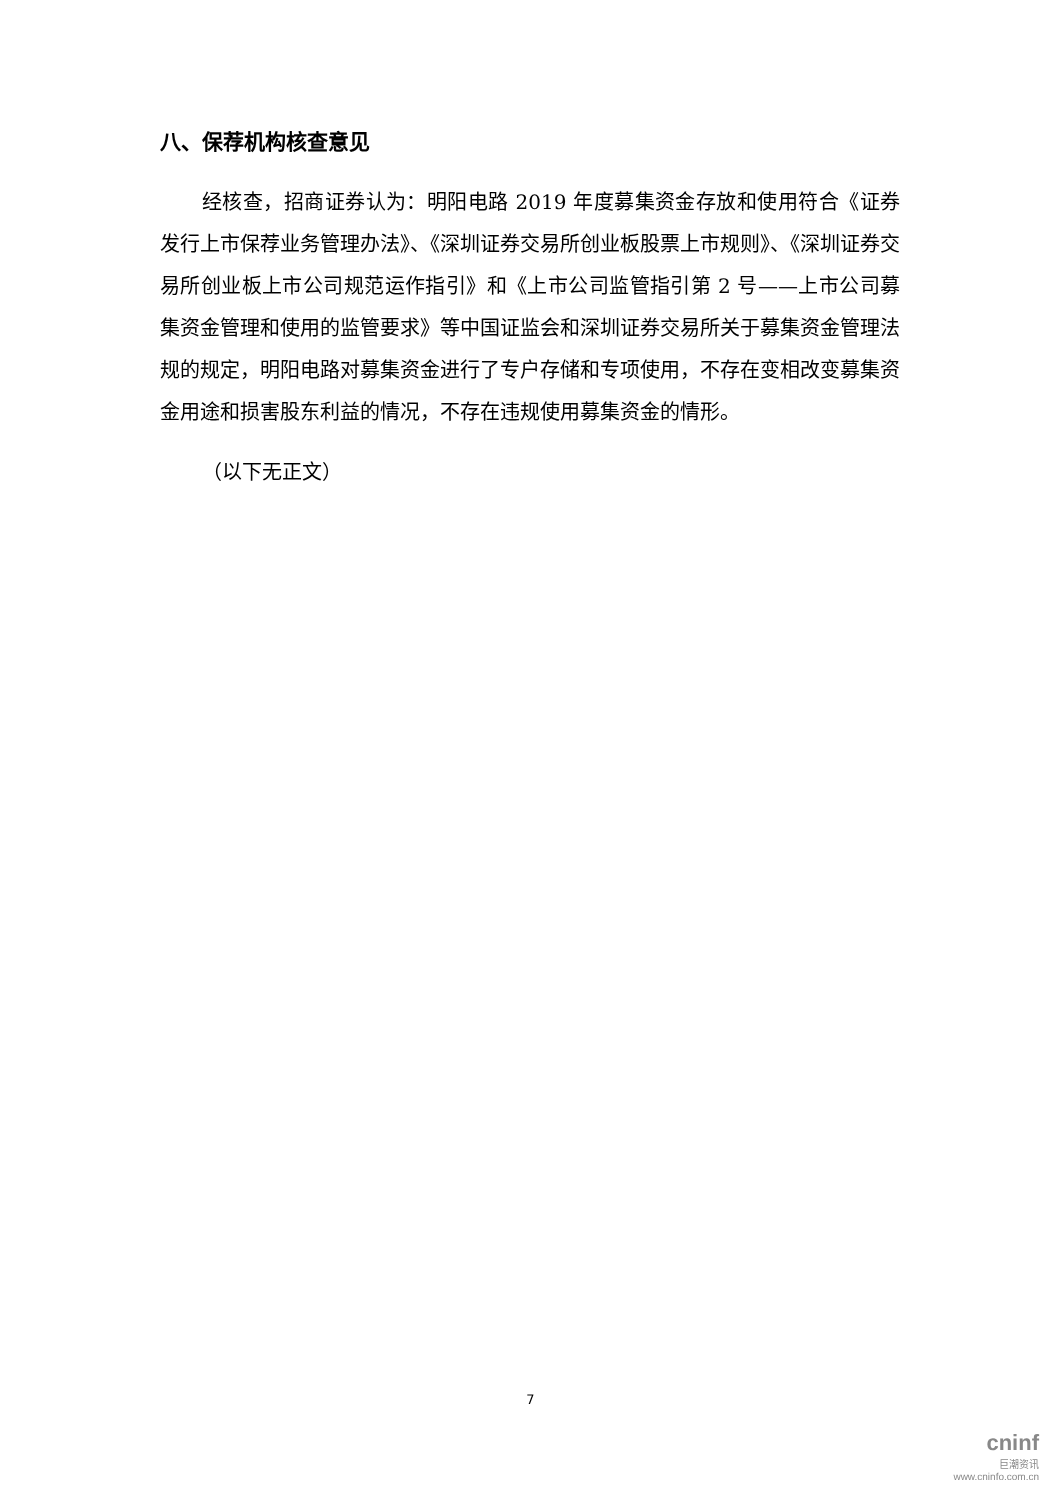八、保荐机构核查意见
经核查，招商证券认为：明阳电路 2019 年度募集资金存放和使用符合《证券发行上市保荐业务管理办法》、《深圳证券交易所创业板股票上市规则》、《深圳证券交易所创业板上市公司规范运作指引》和《上市公司监管指引第 2 号——上市公司募集资金管理和使用的监管要求》等中国证监会和深圳证券交易所关于募集资金管理法规的规定，明阳电路对募集资金进行了专户存储和专项使用，不存在变相改变募集资金用途和损害股东利益的情况，不存在违规使用募集资金的情形。
（以下无正文）
7
cninf
巨潮资讯
www.cninfo.com.cn